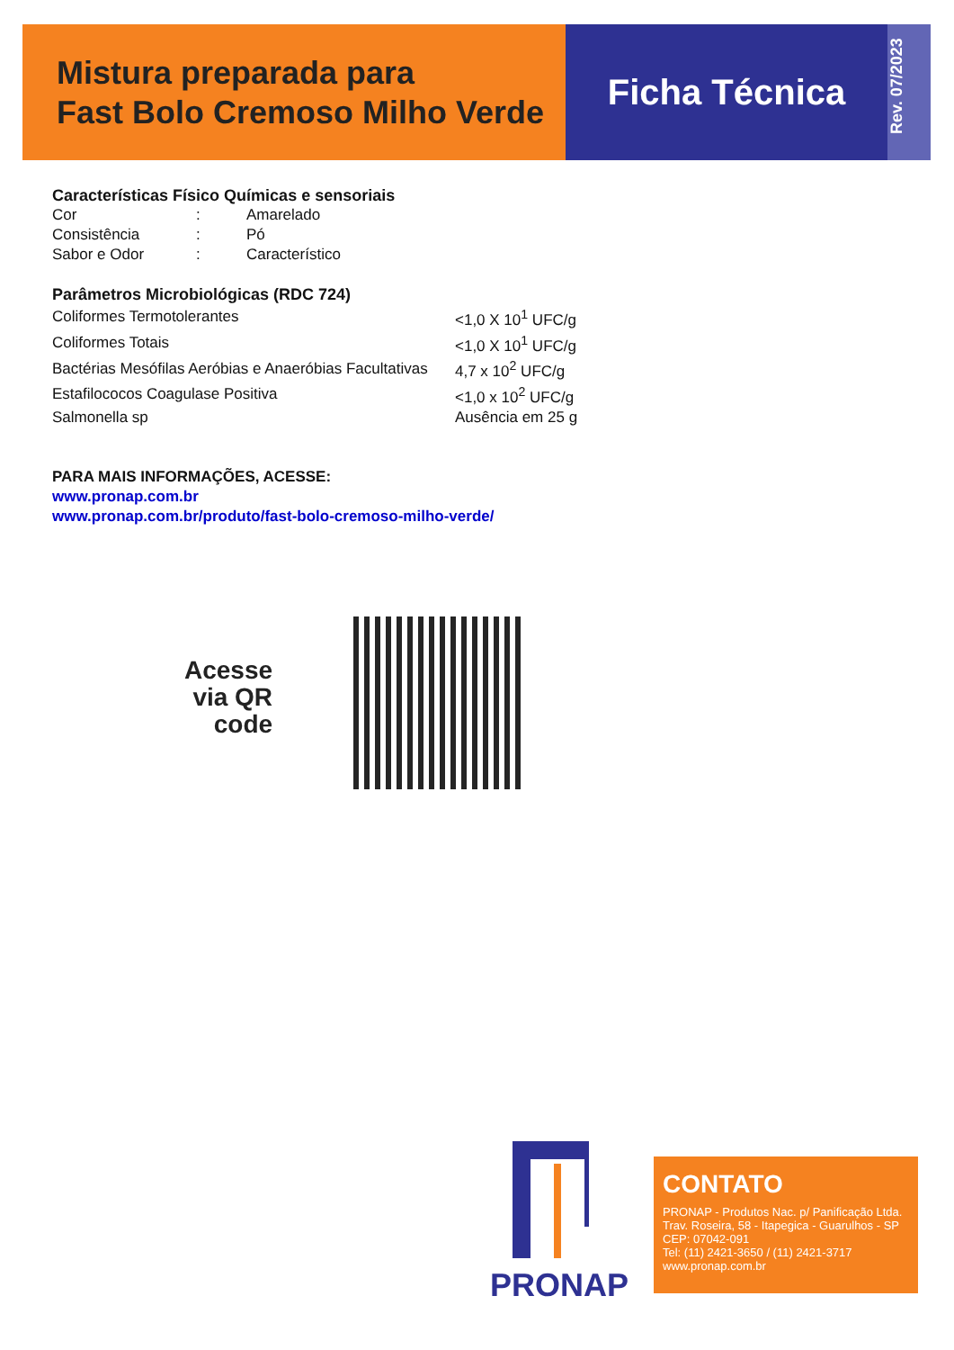Mistura preparada para
Fast Bolo Cremoso Milho Verde
Ficha Técnica
Rev. 07/2023
Características Físico Químicas e sensoriais
| Cor | : | Amarelado |
| Consistência | : | Pó |
| Sabor e Odor | : | Característico |
Parâmetros Microbiológicas (RDC 724)
| Coliformes Termotolerantes | <1,0 X 10<sup>1</sup> UFC/g |
| Coliformes Totais | <1,0 X 10<sup>1</sup> UFC/g |
| Bactérias Mesófilas Aeróbias e Anaeróbias Facultativas | 4,7 x 10<sup>2</sup> UFC/g |
| Estafilococos Coagulase Positiva | <1,0 x 10<sup>2</sup> UFC/g |
| Salmonella sp | Ausência em 25 g |
PARA MAIS INFORMAÇÕES, ACESSE:
www.pronap.com.br
www.pronap.com.br/produto/fast-bolo-cremoso-milho-verde/
Acesse
via QR
code
PRONAP
CONTATO
PRONAP - Produtos Nac. p/ Panificação Ltda.
Trav. Roseira, 58 - Itapegica - Guarulhos - SP
CEP: 07042-091
Tel: (11) 2421-3650 / (11) 2421-3717
www.pronap.com.br